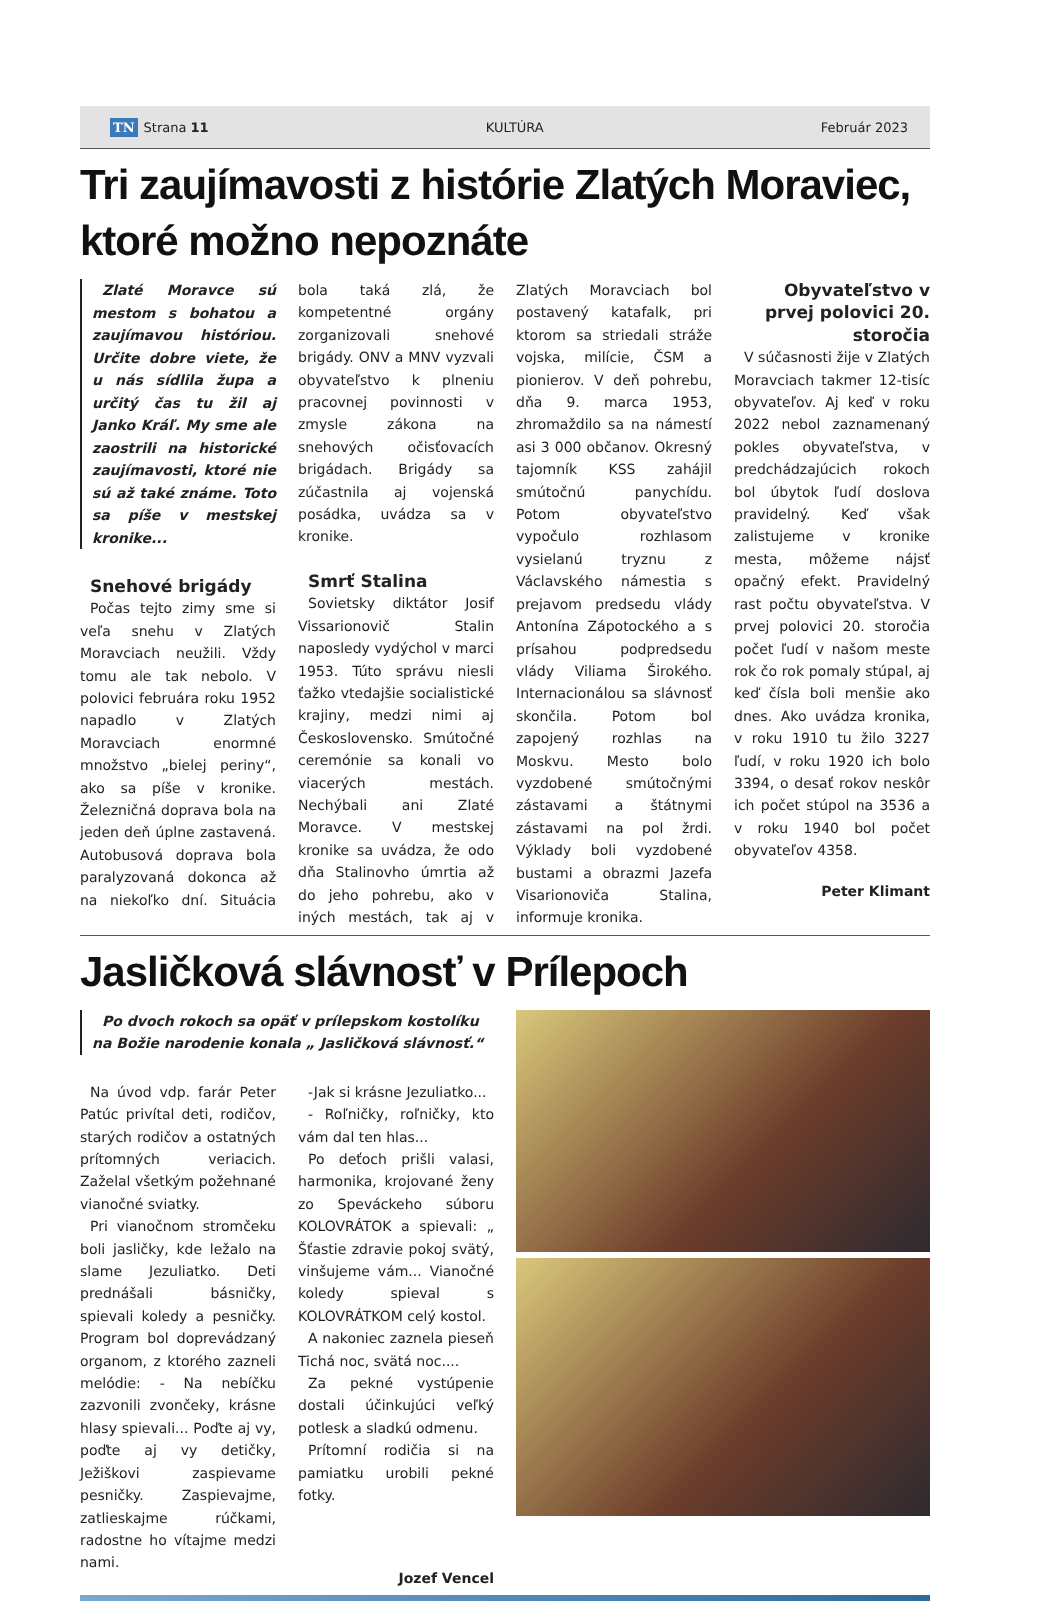TN Strana 11 KULTÚRA Február 2023
Tri zaujímavosti z histórie Zlatých Moraviec, ktoré možno nepoznáte
Zlaté Moravce sú mestom s bohatou a zaujímavou históriou. Určite dobre viete, že u nás sídlila župa a určitý čas tu žil aj Janko Kráľ. My sme ale zaostrili na historické zaujímavosti, ktoré nie sú až také známe. Toto sa píše v mestskej kronike...
Snehové brigády
Počas tejto zimy sme si veľa snehu v Zlatých Moravciach neužili. Vždy tomu ale tak nebolo. V polovici februára roku 1952 napadlo v Zlatých Moravciach enormné množstvo „bielej periny“, ako sa píše v kronike. Železničná doprava bola na jeden deň úplne zastavená. Autobusová doprava bola paralyzovaná dokonca až na niekoľko dní. Situácia bola taká zlá, že kompetentné orgány zorganizovali snehové brigády. ONV a MNV vyzvali obyvateľstvo k plneniu pracovnej povinnosti v zmysle zákona na snehových očisťovacích brigádach. Brigády sa zúčastnila aj vojenská posádka, uvádza sa v kronike.
Smrť Stalina
Sovietsky diktátor Josif Vissarionovič Stalin naposledy vydýchol v marci 1953. Túto správu niesli ťažko vtedajšie socialistické krajiny, medzi nimi aj Československo. Smútočné ceremónie sa konali vo viacerých mestách. Nechýbali ani Zlaté Moravce. V mestskej kronike sa uvádza, že odo dňa Stalinovho úmrtia až do jeho pohrebu, ako v iných mestách, tak aj v Zlatých Moravciach bol postavený katafalk, pri ktorom sa striedali stráže vojska, milície, ČSM a pionierov. V deň pohrebu, dňa 9. marca 1953, zhromaždilo sa na námestí asi 3 000 občanov. Okresný tajomník KSS zahájil smútočnú panychídu. Potom obyvateľstvo vypočulo rozhlasom vysielanú tryznu z Václavského námestia s prejavom predsedu vlády Antonína Zápotockého a s prísahou podpredsedu vlády Viliama Širokého. Internacionálou sa slávnosť skončila. Potom bol zapojený rozhlas na Moskvu. Mesto bolo vyzdobené smútočnými zástavami a štátnymi zástavami na pol žrdi. Výklady boli vyzdobené bustami a obrazmi Jazefa Visarionoviča Stalina, informuje kronika.
Obyvateľstvo v prvej polovici 20. storočia
V súčasnosti žije v Zlatých Moravciach takmer 12-tisíc obyvateľov. Aj keď v roku 2022 nebol zaznamenaný pokles obyvateľstva, v predchádzajúcich rokoch bol úbytok ľudí doslova pravidelný. Keď však zalistujeme v kronike mesta, môžeme nájsť opačný efekt. Pravidelný rast počtu obyvateľstva. V prvej polovici 20. storočia počet ľudí v našom meste rok čo rok pomaly stúpal, aj keď čísla boli menšie ako dnes. Ako uvádza kronika, v roku 1910 tu žilo 3227 ľudí, v roku 1920 ich bolo 3394, o desať rokov neskôr ich počet stúpol na 3536 a v roku 1940 bol počet obyvateľov 4358.
Peter Klimant
Jasličková slávnosť v Prílepoch
Po dvoch rokoch sa opäť v prílepskom kostolíku na Božie narodenie konala „ Jasličková slávnosť.“
Na úvod vdp. farár Peter Patúc privítal deti, rodičov, starých rodičov a ostatných prítomných veriacich. Zaželal všetkým požehnané vianočné sviatky.
Pri vianočnom stromčeku boli jasličky, kde ležalo na slame Jezuliatko. Deti prednášali básničky, spievali koledy a pesničky. Program bol doprevádzaný organom, z ktorého zazneli melódie: - Na nebíčku zazvonili zvončeky, krásne hlasy spievali... Poďte aj vy, poďte aj vy detičky, Ježiškovi zaspievame pesničky. Zaspievajme, zatlieskajme rúčkami, radostne ho vítajme medzi nami.
-Jak si krásne Jezuliatko...
- Roľničky, roľničky, kto vám dal ten hlas...
Po deťoch prišli valasi, harmonika, krojované ženy zo Speváckeho súboru KOLOVRÁTOK a spievali: „ Šťastie zdravie pokoj svätý, vinšujeme vám... Vianočné koledy spieval s KOLOVRÁTKOM celý kostol.
A nakoniec zaznela pieseň Tichá noc, svätá noc....
Za pekné vystúpenie dostali účinkujúci veľký potlesk a sladkú odmenu.
Prítomní rodičia si na pamiatku urobili pekné fotky.
Jozef Vencel